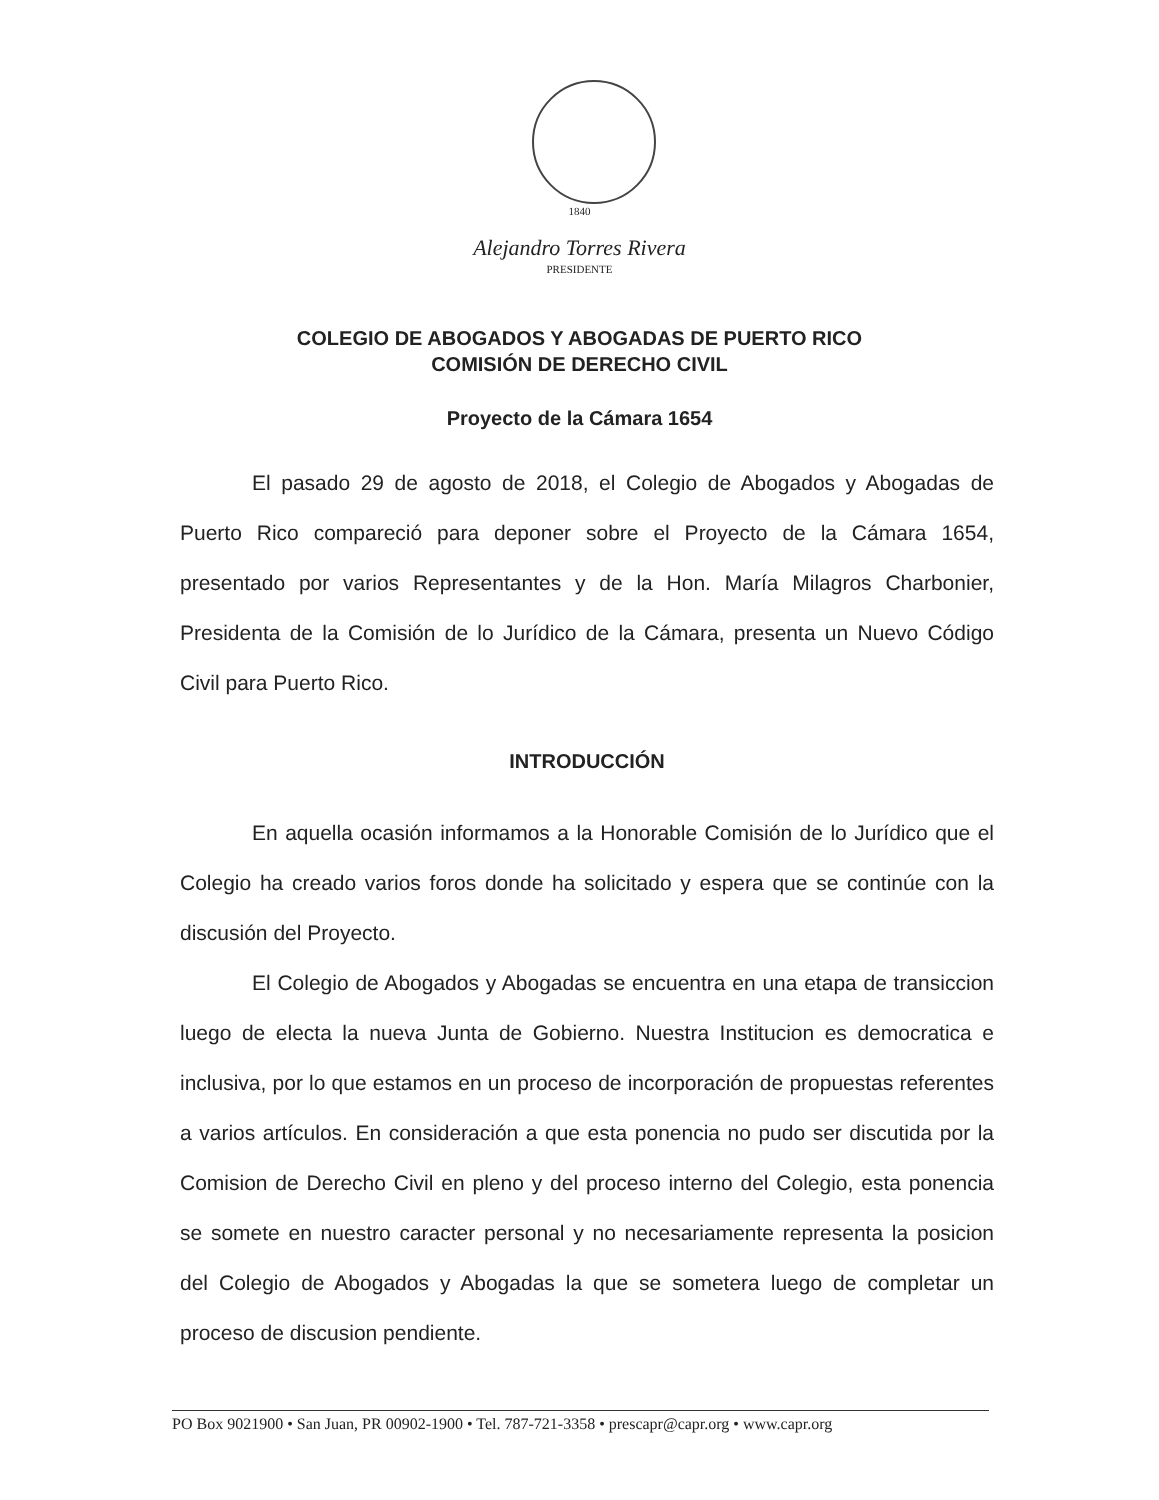1840
Alejandro Torres Rivera
PRESIDENTE
COLEGIO DE ABOGADOS Y ABOGADAS DE PUERTO RICO
COMISIÓN DE DERECHO CIVIL
Proyecto de la Cámara 1654
El pasado 29 de agosto de 2018, el Colegio de Abogados y Abogadas de Puerto Rico compareció para deponer sobre el Proyecto de la Cámara 1654, presentado por varios Representantes y de la Hon. María Milagros Charbonier, Presidenta de la Comisión de lo Jurídico de la Cámara, presenta un Nuevo Código Civil para Puerto Rico.
INTRODUCCIÓN
En aquella ocasión informamos a la Honorable Comisión de lo Jurídico que el Colegio ha creado varios foros donde ha solicitado y espera que se continúe con la discusión del Proyecto.
El Colegio de Abogados y Abogadas se encuentra en una etapa de transiccion luego de electa la nueva Junta de Gobierno. Nuestra Institucion es democratica e inclusiva, por lo que estamos en un proceso de incorporación de propuestas referentes a varios artículos. En consideración a que esta ponencia no pudo ser discutida por la Comision de Derecho Civil en pleno y del proceso interno del Colegio, esta ponencia se somete en nuestro caracter personal y no necesariamente representa la posicion del Colegio de Abogados y Abogadas la que se sometera luego de completar un proceso de discusion pendiente.
PO Box 9021900 • San Juan, PR 00902-1900 • Tel. 787-721-3358 • prescapr@capr.org • www.capr.org